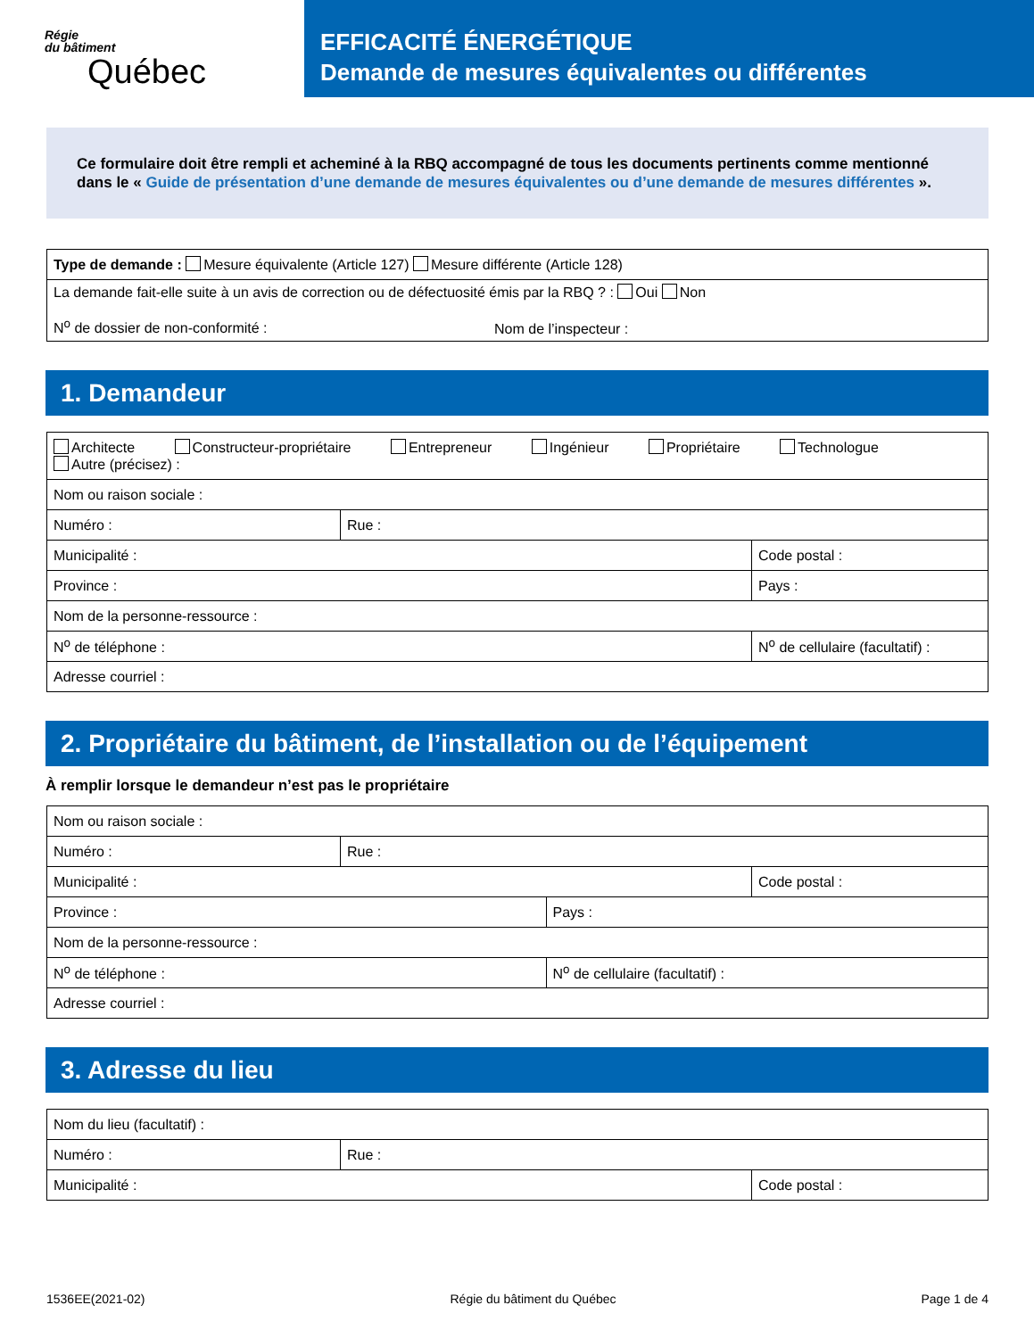Régie
du bâtiment
Québec
EFFICACITÉ ÉNERGÉTIQUE
Demande de mesures équivalentes ou différentes
Ce formulaire doit être rempli et acheminé à la RBQ accompagné de tous les documents pertinents comme mentionné dans le « Guide de présentation d’une demande de mesures équivalentes ou d’une demande de mesures différentes ».
| Type de demande : Mesure équivalente (Article 127) Mesure différente (Article 128) |
| La demande fait-elle suite à un avis de correction ou de défectuosité émis par la RBQ ? : Oui Non N<sup>o</sup> de dossier de non-conformité : Nom de l’inspecteur : |
1. Demandeur
| Architecte Constructeur-propriétaire Entrepreneur Ingénieur Propriétaire Technologue Autre (précisez) : | | | |
| Nom ou raison sociale : | | | |
| Numéro : | Rue : | | |
| Municipalité : | | | Code postal : |
| Province : | | Pays : | |
| Nom de la personne-ressource : | | | |
| N<sup>o</sup> de téléphone : | | N<sup>o</sup> de cellulaire (facultatif) : | |
| Adresse courriel : | | | |
2. Propriétaire du bâtiment, de l’installation ou de l’équipement
À remplir lorsque le demandeur n’est pas le propriétaire
| Nom ou raison sociale : | | | |
| Numéro : | Rue : | | |
| Municipalité : | | | Code postal : |
| Province : | | Pays : | |
| Nom de la personne-ressource : | | | |
| N<sup>o</sup> de téléphone : | | N<sup>o</sup> de cellulaire (facultatif) : | |
| Adresse courriel : | | | |
3. Adresse du lieu
| Nom du lieu (facultatif) : | | |
| Numéro : | Rue : | |
| Municipalité : | | Code postal : |
1536EE(2021-02) Régie du bâtiment du Québec Page 1 de 4